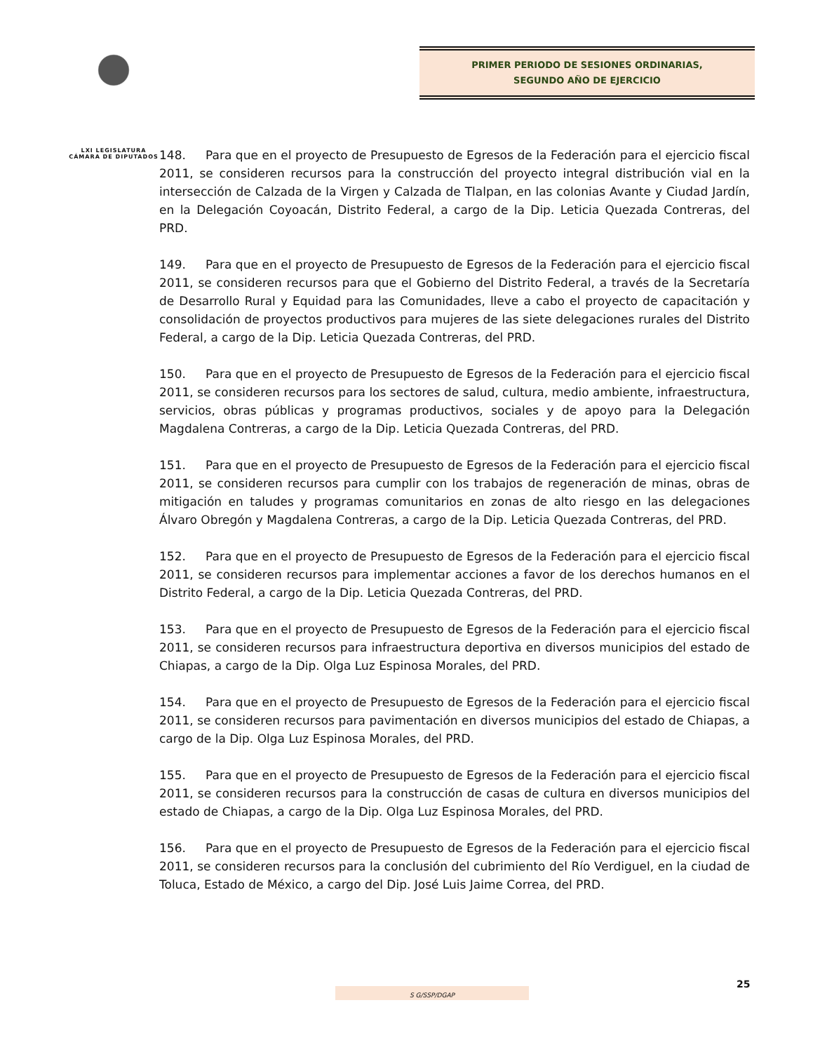LXI LEGISLATURA
CÁMARA DE DIPUTADOS
PRIMER PERIODO DE SESIONES ORDINARIAS,
SEGUNDO AÑO DE EJERCICIO
148. Para que en el proyecto de Presupuesto de Egresos de la Federación para el ejercicio fiscal 2011, se consideren recursos para la construcción del proyecto integral distribución vial en la intersección de Calzada de la Virgen y Calzada de Tlalpan, en las colonias Avante y Ciudad Jardín, en la Delegación Coyoacán, Distrito Federal, a cargo de la Dip. Leticia Quezada Contreras, del PRD.
149. Para que en el proyecto de Presupuesto de Egresos de la Federación para el ejercicio fiscal 2011, se consideren recursos para que el Gobierno del Distrito Federal, a través de la Secretaría de Desarrollo Rural y Equidad para las Comunidades, lleve a cabo el proyecto de capacitación y consolidación de proyectos productivos para mujeres de las siete delegaciones rurales del Distrito Federal, a cargo de la Dip. Leticia Quezada Contreras, del PRD.
150. Para que en el proyecto de Presupuesto de Egresos de la Federación para el ejercicio fiscal 2011, se consideren recursos para los sectores de salud, cultura, medio ambiente, infraestructura, servicios, obras públicas y programas productivos, sociales y de apoyo para la Delegación Magdalena Contreras, a cargo de la Dip. Leticia Quezada Contreras, del PRD.
151. Para que en el proyecto de Presupuesto de Egresos de la Federación para el ejercicio fiscal 2011, se consideren recursos para cumplir con los trabajos de regeneración de minas, obras de mitigación en taludes y programas comunitarios en zonas de alto riesgo en las delegaciones Álvaro Obregón y Magdalena Contreras, a cargo de la Dip. Leticia Quezada Contreras, del PRD.
152. Para que en el proyecto de Presupuesto de Egresos de la Federación para el ejercicio fiscal 2011, se consideren recursos para implementar acciones a favor de los derechos humanos en el Distrito Federal, a cargo de la Dip. Leticia Quezada Contreras, del PRD.
153. Para que en el proyecto de Presupuesto de Egresos de la Federación para el ejercicio fiscal 2011, se consideren recursos para infraestructura deportiva en diversos municipios del estado de Chiapas, a cargo de la Dip. Olga Luz Espinosa Morales, del PRD.
154. Para que en el proyecto de Presupuesto de Egresos de la Federación para el ejercicio fiscal 2011, se consideren recursos para pavimentación en diversos municipios del estado de Chiapas, a cargo de la Dip. Olga Luz Espinosa Morales, del PRD.
155. Para que en el proyecto de Presupuesto de Egresos de la Federación para el ejercicio fiscal 2011, se consideren recursos para la construcción de casas de cultura en diversos municipios del estado de Chiapas, a cargo de la Dip. Olga Luz Espinosa Morales, del PRD.
156. Para que en el proyecto de Presupuesto de Egresos de la Federación para el ejercicio fiscal 2011, se consideren recursos para la conclusión del cubrimiento del Río Verdiguel, en la ciudad de Toluca, Estado de México, a cargo del Dip. José Luis Jaime Correa, del PRD.
25
S G/SSP/DGAP